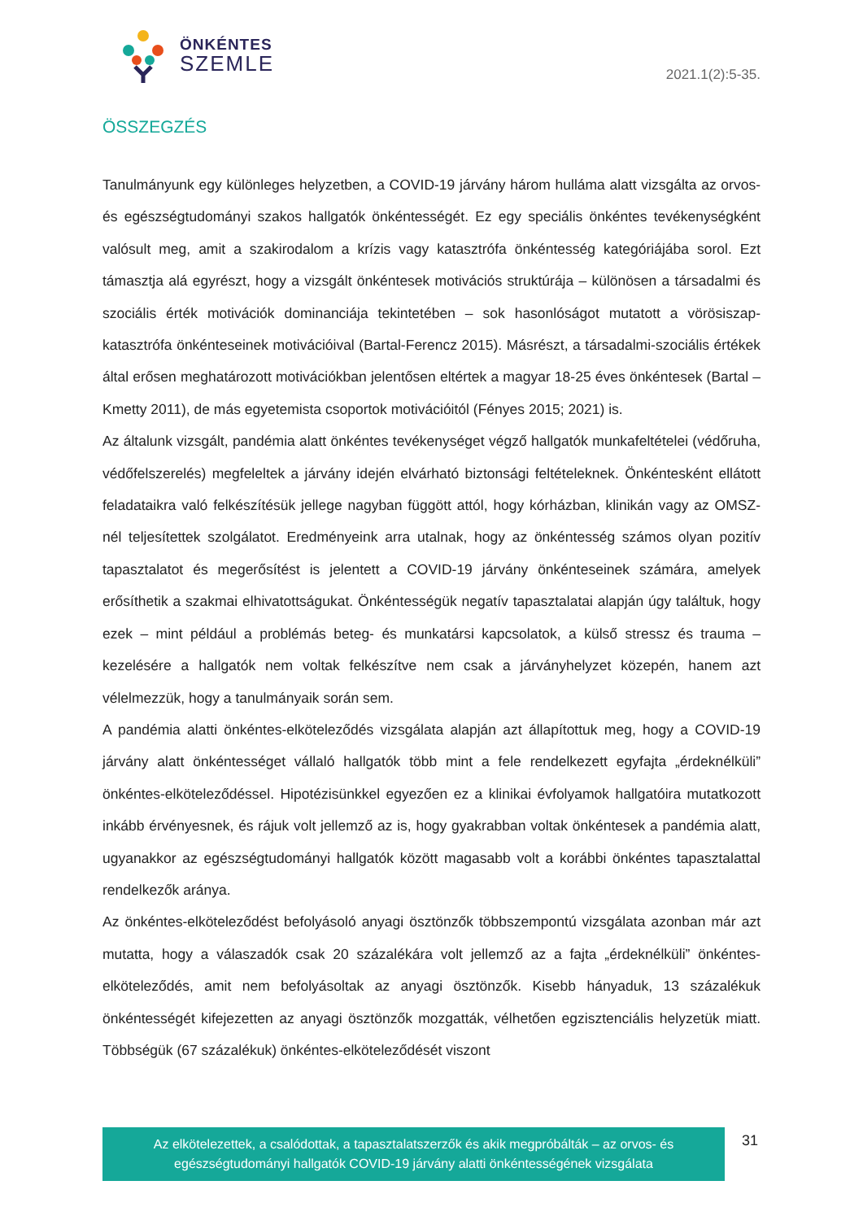ÖNKÉNTES
SZEMLE
2021.1(2):5-35.
ÖSSZEGZÉS
Tanulmányunk egy különleges helyzetben, a COVID-19 járvány három hulláma alatt vizsgálta az orvos- és egészségtudományi szakos hallgatók önkéntességét. Ez egy speciális önkéntes tevékenységként valósult meg, amit a szakirodalom a krízis vagy katasztrófa önkéntesség kategóriájába sorol. Ezt támasztja alá egyrészt, hogy a vizsgált önkéntesek motivációs struktúrája – különösen a társadalmi és szociális érték motivációk dominanciája tekintetében – sok hasonlóságot mutatott a vörösiszap-katasztrófa önkénteseinek motivációival (Bartal-Ferencz 2015). Másrészt, a társadalmi-szociális értékek által erősen meghatározott motivációkban jelentősen eltértek a magyar 18-25 éves önkéntesek (Bartal – Kmetty 2011), de más egyetemista csoportok motivációitól (Fényes 2015; 2021) is.
Az általunk vizsgált, pandémia alatt önkéntes tevékenységet végző hallgatók munkafeltételei (védőruha, védőfelszerelés) megfeleltek a járvány idején elvárható biztonsági feltételeknek. Önkéntesként ellátott feladataikra való felkészítésük jellege nagyban függött attól, hogy kórházban, klinikán vagy az OMSZ-nél teljesítettek szolgálatot. Eredményeink arra utalnak, hogy az önkéntesség számos olyan pozitív tapasztalatot és megerősítést is jelentett a COVID-19 járvány önkénteseinek számára, amelyek erősíthetik a szakmai elhivatottságukat. Önkéntességük negatív tapasztalatai alapján úgy találtuk, hogy ezek – mint például a problémás beteg- és munkatársi kapcsolatok, a külső stressz és trauma – kezelésére a hallgatók nem voltak felkészítve nem csak a járványhelyzet közepén, hanem azt vélelmezzük, hogy a tanulmányaik során sem.
A pandémia alatti önkéntes-elköteleződés vizsgálata alapján azt állapítottuk meg, hogy a COVID-19 járvány alatt önkéntességet vállaló hallgatók több mint a fele rendelkezett egyfajta „érdeknélküli” önkéntes-elköteleződéssel. Hipotézisünkkel egyezően ez a klinikai évfolyamok hallgatóira mutatkozott inkább érvényesnek, és rájuk volt jellemző az is, hogy gyakrabban voltak önkéntesek a pandémia alatt, ugyanakkor az egészségtudományi hallgatók között magasabb volt a korábbi önkéntes tapasztalattal rendelkezők aránya.
Az önkéntes-elköteleződést befolyásoló anyagi ösztönzők többszempontú vizsgálata azonban már azt mutatta, hogy a válaszadók csak 20 százalékára volt jellemző az a fajta „érdeknélküli” önkéntes-elköteleződés, amit nem befolyásoltak az anyagi ösztönzők. Kisebb hányaduk, 13 százalékuk önkéntességét kifejezetten az anyagi ösztönzők mozgatták, vélhetően egzisztenciális helyzetük miatt. Többségük (67 százalékuk) önkéntes-elköteleződését viszont
Az elkötelezettek, a csalódottak, a tapasztalatszerzők és akik megpróbálták – az orvos- és
egészségtudományi hallgatók COVID-19 járvány alatti önkéntességének vizsgálata
31